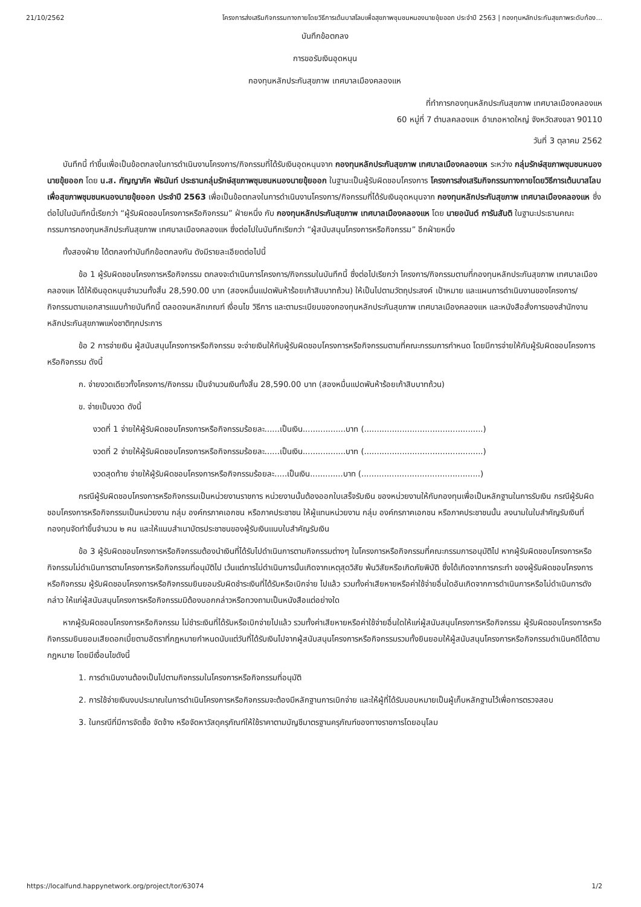21/10/2562 โครงการส่งเสริมกิจกรรมทางกายโดยวิธีการเต้นบาสโลบเพื่อสุขภาพชุมชนหนองนายขุ้ยออก ประจำปี 2563 | กองทุนหลักประกันสุขภาพระดับท้อง...
บันทึกข้อตกลง
การขอรับเงินอุดหนุน
กองทุนหลักประกันสุขภาพ เทศบาลเมืองคลองแห
ที่ทำการกองทุนหลักประกันสุขภาพ เทศบาลเมืองคลองแห
60 หมู่ที่ 7 ตำบลคลองแห อำเภอหาดใหญ่ จังหวัดสงขลา 90110
วันที่ 3 ตุลาคม 2562
บันทึกนี้ ทำขึ้นเพื่อเป็นข้อตกลงในการดำเนินงานโครงการ/กิจกรรมที่ได้รับเงินอุดหนุนจาก กองทุนหลักประกันสุขภาพ เทศบาลเมืองคลองแห ระหว่าง กลุ่มรักษ์สุขภาพชุมชนหนองนายขุ้ยออก โดย น.ส. กัญญาภัค พัธนันท์ ประธานกลุ่มรักษ์สุขภาพชุมชนหนองนายขุ้ยออก ในฐานะเป็นผู้รับผิดชอบโครงการ โครงการส่งเสริมกิจกรรมทางกายโดยวิธีการเต้นบาสโลบเพื่อสุขภาพชุมชนหนองนายขุ้ยออก ประจำปี 2563 เพื่อเป็นข้อตกลงในการดำเนินงานโครงการ/กิจกรรมที่ได้รับเงินอุดหนุนจาก กองทุนหลักประกันสุขภาพ เทศบาลเมืองคลองแห ซึ่งต่อไปในบันทึกนี้เรียกว่า “ผู้รับผิดชอบโครงการหรือกิจกรรม” ฝ่ายหนึ่ง กับ กองทุนหลักประกันสุขภาพ เทศบาลเมืองคลองแห โดย นายอนันต์ การันสันติ ในฐานะประธานคณะกรรมการกองทุนหลักประกันสุขภาพ เทศบาลเมืองคลองแห ซึ่งต่อไปในบันทึกเรียกว่า “ผู้สนับสนุนโครงการหรือกิจกรรม” อีกฝ่ายหนึ่ง
ทั้งสองฝ่าย ได้ตกลงทำบันทึกข้อตกลงกัน ดังมีรายละเอียดต่อไปนี้
ข้อ 1 ผู้รับผิดชอบโครงการหรือกิจกรรม ตกลงจะดำเนินการโครงการ/กิจกรรมในบันทึกนี้ ซึ่งต่อไปเรียกว่า โครงการ/กิจกรรมตามที่กองทุนหลักประกันสุขภาพ เทศบาลเมืองคลองแห ได้ให้เงินอุดหนุนจำนวนทั้งสิ้น 28,590.00 บาท (สองหมื่นแปดพันห้าร้อยเก้าสิบบาทถ้วน) ให้เป็นไปตามวัตถุประสงค์ เป้าหมาย และแผนการดำเนินงานของโครงการ/กิจกรรมตามเอกสารแนบท้ายบันทึกนี้ ตลอดจนหลักเกณฑ์ เงื่อนไข วิธีการ และตามระเบียบของกองทุนหลักประกันสุขภาพ เทศบาลเมืองคลองแห และหนังสือสั่งการของสำนักงานหลักประกันสุขภาพแห่งชาติทุกประการ
ข้อ 2 การจ่ายเงิน ผู้สนับสนุนโครงการหรือกิจกรรม จะจ่ายเงินให้กับผู้รับผิดชอบโครงการหรือกิจกรรมตามที่คณะกรรมการกำหนด โดยมีการจ่ายให้กับผู้รับผิดชอบโครงการหรือกิจกรรม ดังนี้
ก. จ่ายงวดเดียวทั้งโครงการ/กิจกรรม เป็นจำนวนเงินทั้งสิ้น 28,590.00 บาท (สองหมื่นแปดพันห้าร้อยเก้าสิบบาทถ้วน)
ข. จ่ายเป็นงวด ดังนี้
งวดที่ 1 จ่ายให้ผู้รับผิดชอบโครงการหรือกิจกรรมร้อยละ......เป็นเงิน.................บาท (...............................................)
งวดที่ 2 จ่ายให้ผู้รับผิดชอบโครงการหรือกิจกรรมร้อยละ......เป็นเงิน.................บาท (...............................................)
งวดสุดท้าย จ่ายให้ผู้รับผิดชอบโครงการหรือกิจกรรมร้อยละ.....เป็นเงิน.............บาท (...............................................)
กรณีผู้รับผิดชอบโครงการหรือกิจกรรมเป็นหน่วยงานราชการ หน่วยงานนั้นต้องออกใบเสร็จรับเงิน ของหน่วยงานให้กับกองทุนเพื่อเป็นหลักฐานในการรับเงิน กรณีผู้รับผิดชอบโครงการหรือกิจกรรมเป็นหน่วยงาน กลุ่ม องค์กรภาคเอกชน หรือภาคประชาชน ให้ผู้แทนหน่วยงาน กลุ่ม องค์กรภาคเอกชน หรือภาคประชาชนนั้น ลงนามในใบสำคัญรับเงินที่กองทุนจัดทำขึ้นจำนวน ๒ คน และให้แนบสำเนาบัตรประชาชนของผู้รับเงินแนบใบสำคัญรับเงิน
ข้อ 3 ผู้รับผิดชอบโครงการหรือกิจกรรมต้องนำเงินที่ได้รับไปดำเนินการตามกิจกรรมต่างๆ ในโครงการหรือกิจกรรมที่คณะกรรมการอนุมัติไป หากผู้รับผิดชอบโครงการหรือกิจกรรมไม่ดำเนินการตามโครงการหรือกิจกรรมที่อนุมัติไป เว้นแต่การไม่ดำเนินการนั้นเกิดจากเหตุสุดวิสัย พ้นวิสัยหรือเกิดภัยพิบัติ ซึ่งได้เกิดจากการกระทำ ของผู้รับผิดชอบโครงการหรือกิจกรรม ผู้รับผิดชอบโครงการหรือกิจกรรมยินยอมรับผิดชำระเงินที่ได้รับหรือเบิกจ่าย ไปแล้ว รวมทั้งค่าเสียหายหรือค่าใช้จ่ายอื่นใดอันเกิดจากการดำเนินการหรือไม่ดำเนินการดังกล่าว ให้แก่ผู้สนับสนุนโครงการหรือกิจกรรมมิต้องบอกกล่าวหรือทวงถามเป็นหนังสือแต่อย่างใด
หากผู้รับผิดชอบโครงการหรือกิจกรรม ไม่ชำระเงินที่ได้รับหรือเบิกจ่ายไปแล้ว รวมทั้งค่าเสียหายหรือค่าใช้จ่ายอื่นใดให้แก่ผู้สนับสนุนโครงการหรือกิจกรรม ผู้รับผิดชอบโครงการหรือกิจกรรมยินยอมเสียดอกเบี้ยตามอัตราที่กฎหมายกำหนดนับแต่วันที่ได้รับเงินไปจากผู้สนับสนุนโครงการหรือกิจกรรมรวมทั้งยินยอมให้ผู้สนับสนุนโครงการหรือกิจกรรมดำเนินคดีได้ตามกฎหมาย โดยมีเงื่อนไขดังนี้
1. การดำเนินงานต้องเป็นไปตามกิจกรรมในโครงการหรือกิจกรรมที่อนุมัติ
2. การใช้จ่ายเงินงบประมาณในการดำเนินโครงการหรือกิจกรรมจะต้องมีหลักฐานการเบิกจ่าย และให้ผู้ที่ได้รับมอบหมายเป็นผู้เก็บหลักฐานไว้เพื่อการตรวจสอบ
3. ในกรณีที่มีการจัดซื้อ จัดจ้าง หรือจัดหาวัสดุครุภัณฑ์ให้ใช้ราคาตามบัญชีมาตรฐานครุภัณฑ์ของทางราชการโดยอนุโลม
https://localfund.happynetwork.org/project/tor/63074 1/2